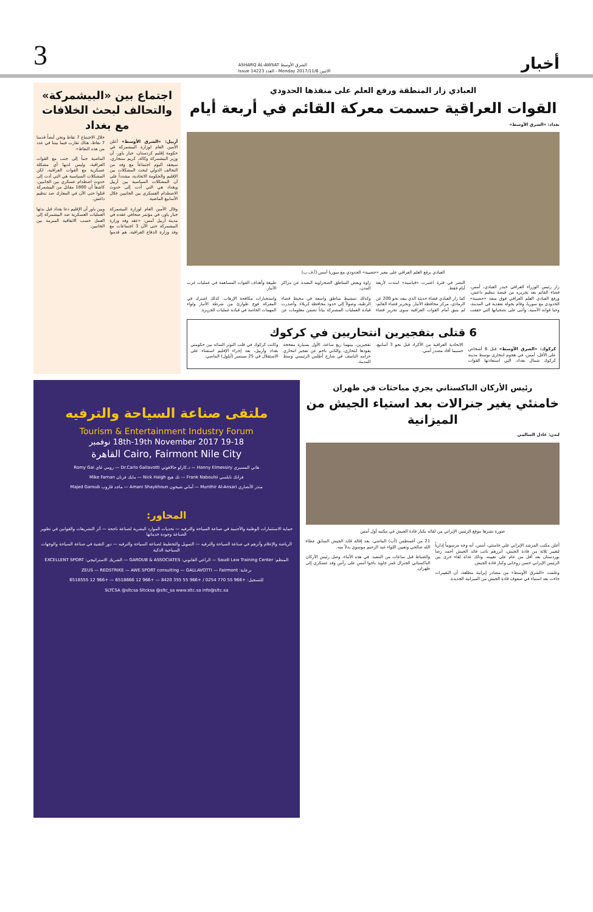3 ASHARQ AL-AWSAT الشرق الأوسط
Issue 14223 العدد - Monday 2017/11/6 الاثنين أخبار
اجتماع بين «البيشمركة» والتحالف لبحث الخلافات مع بغداد
أربيل: «الشرق الأوسط» أعلن الأمين العام لوزارة البيشمركة في حكومة إقليم كردستان، جبار ياور، أن وزير البيشمركة وكالة، كريم سنجاري، سيعقد اليوم اجتماعاً مع وفد من التحالف الدولي لبحث المشكلات بين الإقليم والحكومة الاتحادية، مشدداً على أن المشكلات السياسية بين أربيل وبغداد هي التي أدت إلى حدوث الاصطدام العسكري بين الجانبين خلال الأسابيع الماضية.
وقال الأمين العام لوزارة البيشمركة جبار ياور، في مؤتمر صحافي عقده في مدينة أربيل أمس: «عقد وفد وزارة البيشمركة حتى الآن 3 اجتماعات مع وفد وزارة الدفاع العراقية، هم قدموا خلال الاجتماع 7 نقاط ونحن أيضاً قدمنا 7 نقاط، هناك تقارب فيما بيننا في عدد من هذه النقاط».
الماضية جنباً إلى جنب مع القوات العراقية، وليس لديها أي مشكلة عسكرية مع القوات العراقية، لكن المشكلات السياسية هي التي أدت إلى حدوث اصطدام عسكري بين الجانبين، كاشفاً أن 1800 مقاتل من البيشمركة قتلوا حتى الآن في المعارك ضد تنظيم داعش.
وبين ياور أن الإقليم دعا بغداد قبل بدئها العمليات العسكرية ضد البيشمركة إلى العمل حسب الاتفاقية المبرمة بين الجانبين.
العبادي زار المنطقة ورفع العلم على منفذها الحدودي
القوات العراقية حسمت معركة القائم في أربعة أيام
بغداد: «الشرق الأوسط»
العبادي يرفع العلم العراقي على معبر «حصيبة» الحدودي مع سوريا أمس (أ.ف.ب)
زار رئيس الوزراء العراقي حيدر العبادي، أمس، قضاء القائم بعد تحريره من قبضة تنظيم داعش، ورفع العبادي العلم العراقي فوق منفذ «حصيبة» الحدودي مع سوريا، وقام بجولة تفقدية في المدينة، وحيا قواته الأمنية، وأثنى على تضحياتها التي حققت النصر في فترة اعتبرت «قياسية» امتدت لأربعة أيام فقط.
كما زار العبادي قضاء حديثة الذي يبعد نحو 200 عن الرمادي، مركز محافظة الأنبار. وتحرير قضاء القائم، لم يتبق أمام القوات العراقية سوى تحرير قضاء راوة وبعض المناطق الصحراوية البعيدة عن مراكز المدن.
وكذلك تمشيط مناطق واسعة في محيط قضاء الرطبة، وصولاً إلى حدود محافظة كربلاء. وأصدرت قيادة العمليات المشتركة بياناً تضمن معلومات عن طبيعة وأهداف القوات المساهمة في عمليات غرب الأنبار.
واستخبارات مكافحة الإرهاب. كذلك اشترك في المعركة فوج طوارئ من شرطة الأنبار ولواء المهمات الخاصة في قيادة عمليات الجزيرة.
6 قتلى بتفجيرين انتحاريين في كركوك
كركوك: «الشرق الأوسط» قتل 6 أشخاص على الأقل، أمس، في هجوم انتحاري بوسط مدينة كركوك شمال بغداد، التي استعادتها القوات الاتحادية العراقية من الأكراد قبل نحو 3 أسابيع، حسبما أفاد مصدر أمني.
تفجيرين، بينهما ربع ساعة، الأول بسيارة مفخخة يقودها انتحاري، والثاني ناجم عن تفجير انتحاري حزامه الناسف في شارع أطلس الرئيسي وسط المدينة.
وكانت كركوك في قلب التوتر السائد بين حكومتي بغداد وأربيل، بعد إجراء الإقليم استفتاء على الاستقلال في 25 سبتمبر (أيلول) الماضي.
ملتقى صناعة السياحة والترفيه
Tourism & Entertainment Industry Forum
18th-19th November 2017 19-18 نوفمبر
Cairo, Fairmont Nile City القاهرة
هاني المسيري Hanny Elmessiry — د.كارلو جالافوتي Dr.Carlo Gallavotti — رومي غاي Romy Gai
فرانك نابلسي Frank Naboulsi — نك هيج Nick Haigh — مايك فرنان Mike Farnan
منذر الأنصاري Munthir Al-Ansari — أماني شيخون Amani Shaykhoun — ماجد قاروب Majed Garoub
المحاور:
حماية الاستثمارات الوطنية والأجنبية في صناعة السياحة والترفيه — تحديات الموارد البشرية لصناعة ناجحة — أثر التشريعات والقوانين في تطوير الصناعة وجودة خدماتها
الرياضة والإعلام وأثرهم في صناعة السياحة والترفيه — التمويل والتخطيط لصناعة السياحة والترفيه — دور التقنية في صناعة السياحة والوجهات السياحية الذكية
المنظم: Saudi Law Training Center — الراعي القانوني: GAROUB & ASSOCIATES — الشريك الاستراتيجي: EXCELLENT SPORT
برعاية: ZEUS — REDSTRIKE — AWE SPORT consulting — GALLAVOTTI — Fairmont
للتسجيل: +966 55 770 0254 / +966 55 355 8420 — +966 12 6518666 — +966 12 6518555
SLTCSA @sltcsa Sltcksa @sltc_sa www.sltc.sa info@sltc.sa
رئيس الأركان الباكستاني يجري مباحثات في طهران
خامنئي يغير جنرالات بعد استياء الجيش من الميزانية
لندن: عادل السالمي
صورة نشرها موقع الرئيس الإيراني من لقائه بكبار قادة الجيش في مكتبه أول أمس
أعلن مكتب المرشد الإيراني علي خامنئي، أمس، أنه وجه مرسوماً إدارياً لتغيير ثلاثة من قادة الجيش، أبرزهم نائب قائد الجيش أحمد رضا بوردستان بعد أقل من عام على تعيينه، وذلك غداة لقاء جرى بين الرئيس الإيراني حسن روحاني وكبار قادة الجيش.
وعلمت «الشرق الأوسط» من مصادر إيرانية مطلعة، أن التغييرات جاءت بعد استياء في صفوف قادة الجيش من الميزانية الجديدة.
21 من أغسطس (آب) الماضي، بعد إقالة قائد الجيش السابق عطاء الله صالحي وتعيين اللواء عبد الرحيم موسوي بدلاً منه.
والضباط قبل ساعات من التنفيذ. في هذه الأثناء، وصل رئيس الأركان الباكستاني الجنرال قمر جاويد باجوا أمس على رأس وفد عسكري إلى طهران.